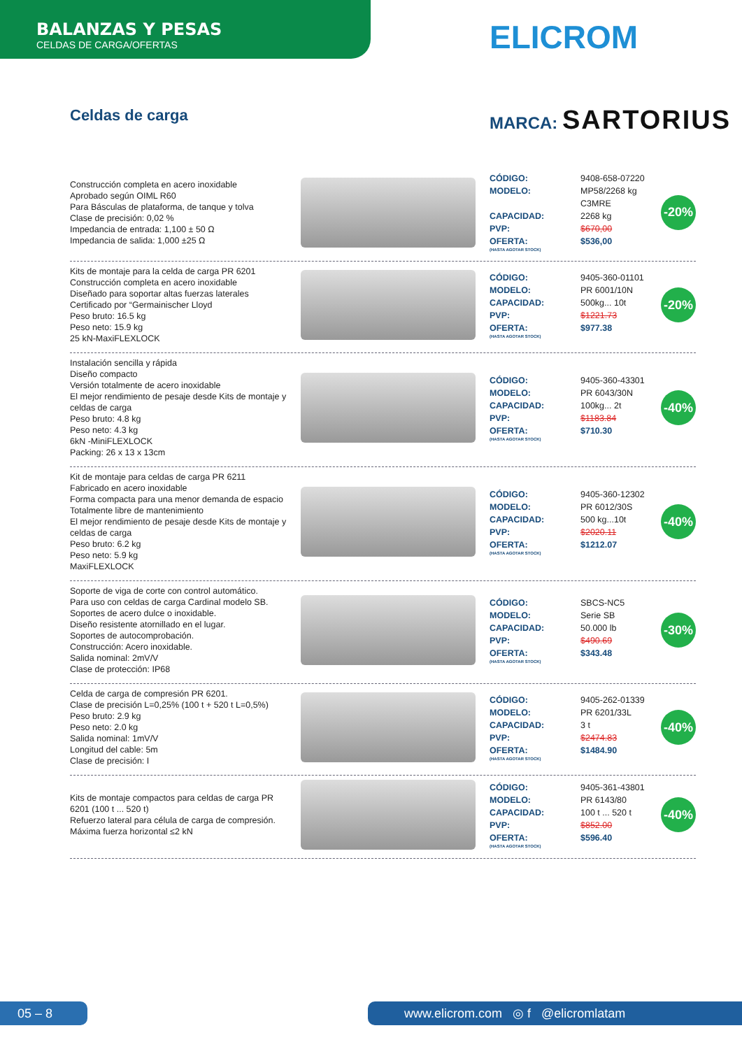BALANZAS Y PESAS
CELDAS DE CARGA/OFERTAS
ELICROM
Celdas de carga MARCA: SARTORIUS
Construcción completa en acero inoxidable
Aprobado según OIML R60
Para Básculas de plataforma, de tanque y tolva
Clase de precisión: 0,02 %
Impedancia de entrada: 1,100 ± 50 Ω
Impedancia de salida: 1,000 ±25 Ω
CÓDIGO: 9408-658-07220 MODELO: MP58/2268 kg C3MRE CAPACIDAD: 2268 kg PVP: $670,00 OFERTA:
(HASTA AGOTAR STOCK) $536,00
-20%
Kits de montaje para la celda de carga PR 6201
Construcción completa en acero inoxidable
Diseñado para soportar altas fuerzas laterales
Certificado por “Germainischer Lloyd
Peso bruto: 16.5 kg
Peso neto: 15.9 kg
25 kN-MaxiFLEXLOCK
CÓDIGO: 9405-360-01101 MODELO: PR 6001/10N CAPACIDAD: 500kg... 10t PVP: $1221.73 OFERTA:
(HASTA AGOTAR STOCK) $977.38
-20%
Instalación sencilla y rápida
Diseño compacto
Versión totalmente de acero inoxidable
El mejor rendimiento de pesaje desde Kits de montaje y celdas de carga
Peso bruto: 4.8 kg
Peso neto: 4.3 kg
6kN -MiniFLEXLOCK
Packing: 26 x 13 x 13cm
CÓDIGO: 9405-360-43301 MODELO: PR 6043/30N CAPACIDAD: 100kg... 2t PVP: $1183.84 OFERTA:
(HASTA AGOTAR STOCK) $710.30
-40%
Kit de montaje para celdas de carga PR 6211
Fabricado en acero inoxidable
Forma compacta para una menor demanda de espacio
Totalmente libre de mantenimiento
El mejor rendimiento de pesaje desde Kits de montaje y celdas de carga
Peso bruto: 6.2 kg
Peso neto: 5.9 kg
MaxiFLEXLOCK
CÓDIGO: 9405-360-12302 MODELO: PR 6012/30S CAPACIDAD: 500 kg...10t PVP: $2020.11 OFERTA:
(HASTA AGOTAR STOCK) $1212.07
-40%
Soporte de viga de corte con control automático.
Para uso con celdas de carga Cardinal modelo SB.
Soportes de acero dulce o inoxidable.
Diseño resistente atornillado en el lugar.
Soportes de autocomprobación.
Construcción: Acero inoxidable.
Salida nominal: 2mV/V
Clase de protección: IP68
CÓDIGO: SBCS-NC5 MODELO: Serie SB CAPACIDAD: 50.000 lb PVP: $490.69 OFERTA:
(HASTA AGOTAR STOCK) $343.48
-30%
Celda de carga de compresión PR 6201.
Clase de precisión L=0,25% (100 t + 520 t L=0,5%)
Peso bruto: 2.9 kg
Peso neto: 2.0 kg
Salida nominal: 1mV/V
Longitud del cable: 5m
Clase de precisión: I
CÓDIGO: 9405-262-01339 MODELO: PR 6201/33L CAPACIDAD: 3 t PVP: $2474.83 OFERTA:
(HASTA AGOTAR STOCK) $1484.90
-40%
Kits de montaje compactos para celdas de carga PR 6201 (100 t ... 520 t)
Refuerzo lateral para célula de carga de compresión.
Máxima fuerza horizontal ≤2 kN
CÓDIGO: 9405-361-43801 MODELO: PR 6143/80 CAPACIDAD: 100 t ... 520 t PVP: $852.00 OFERTA:
(HASTA AGOTAR STOCK) $596.40
-40%
05 – 8 www.elicrom.com ◎ f @elicromlatam